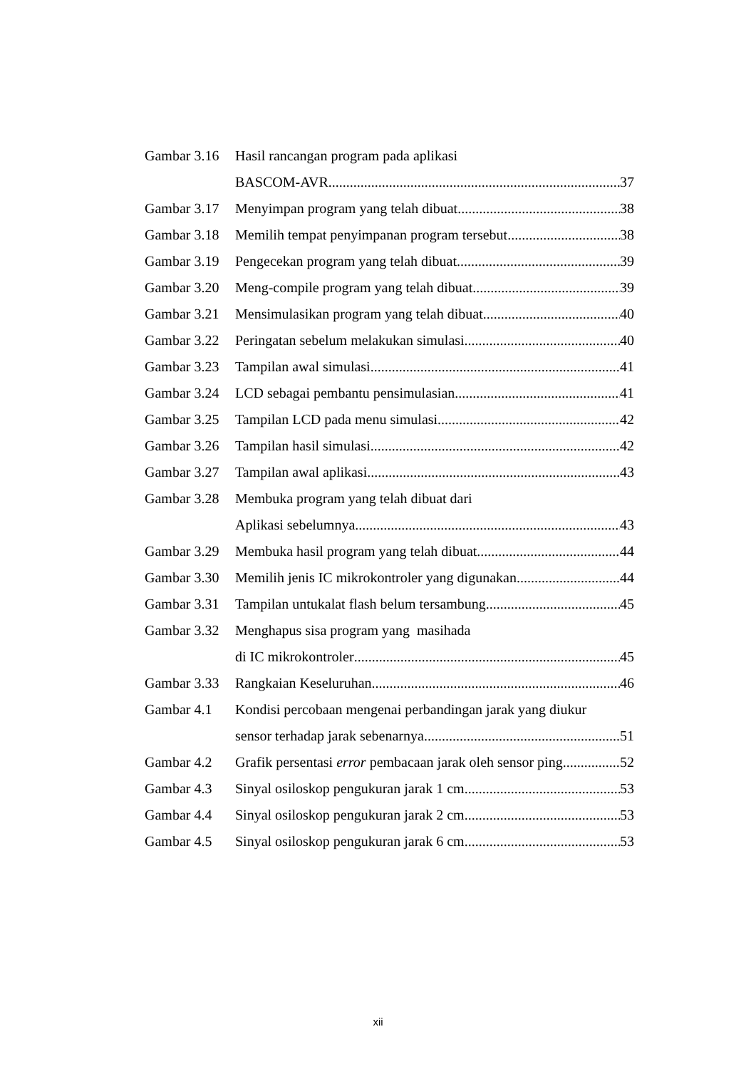Gambar 3.16 Hasil rancangan program pada aplikasi
BASCOM-AVR 37
Gambar 3.17 Menyimpan program yang telah dibuat 38
Gambar 3.18 Memilih tempat penyimpanan program tersebut 38
Gambar 3.19 Pengecekan program yang telah dibuat 39
Gambar 3.20 Meng-compile program yang telah dibuat 39
Gambar 3.21 Mensimulasikan program yang telah dibuat 40
Gambar 3.22 Peringatan sebelum melakukan simulasi 40
Gambar 3.23 Tampilan awal simulasi 41
Gambar 3.24 LCD sebagai pembantu pensimulasian 41
Gambar 3.25 Tampilan LCD pada menu simulasi 42
Gambar 3.26 Tampilan hasil simulasi 42
Gambar 3.27 Tampilan awal aplikasi 43
Gambar 3.28 Membuka program yang telah dibuat dari
Aplikasi sebelumnya 43
Gambar 3.29 Membuka hasil program yang telah dibuat 44
Gambar 3.30 Memilih jenis IC mikrokontroler yang digunakan 44
Gambar 3.31 Tampilan untukalat flash belum tersambung 45
Gambar 3.32 Menghapus sisa program yang masihada
di IC mikrokontroler 45
Gambar 3.33 Rangkaian Keseluruhan 46
Gambar 4.1 Kondisi percobaan mengenai perbandingan jarak yang diukur
sensor terhadap jarak sebenarnya 51
Gambar 4.2 Grafik persentasi error pembacaan jarak oleh sensor ping 52
Gambar 4.3 Sinyal osiloskop pengukuran jarak 1 cm 53
Gambar 4.4 Sinyal osiloskop pengukuran jarak 2 cm 53
Gambar 4.5 Sinyal osiloskop pengukuran jarak 6 cm 53
xii